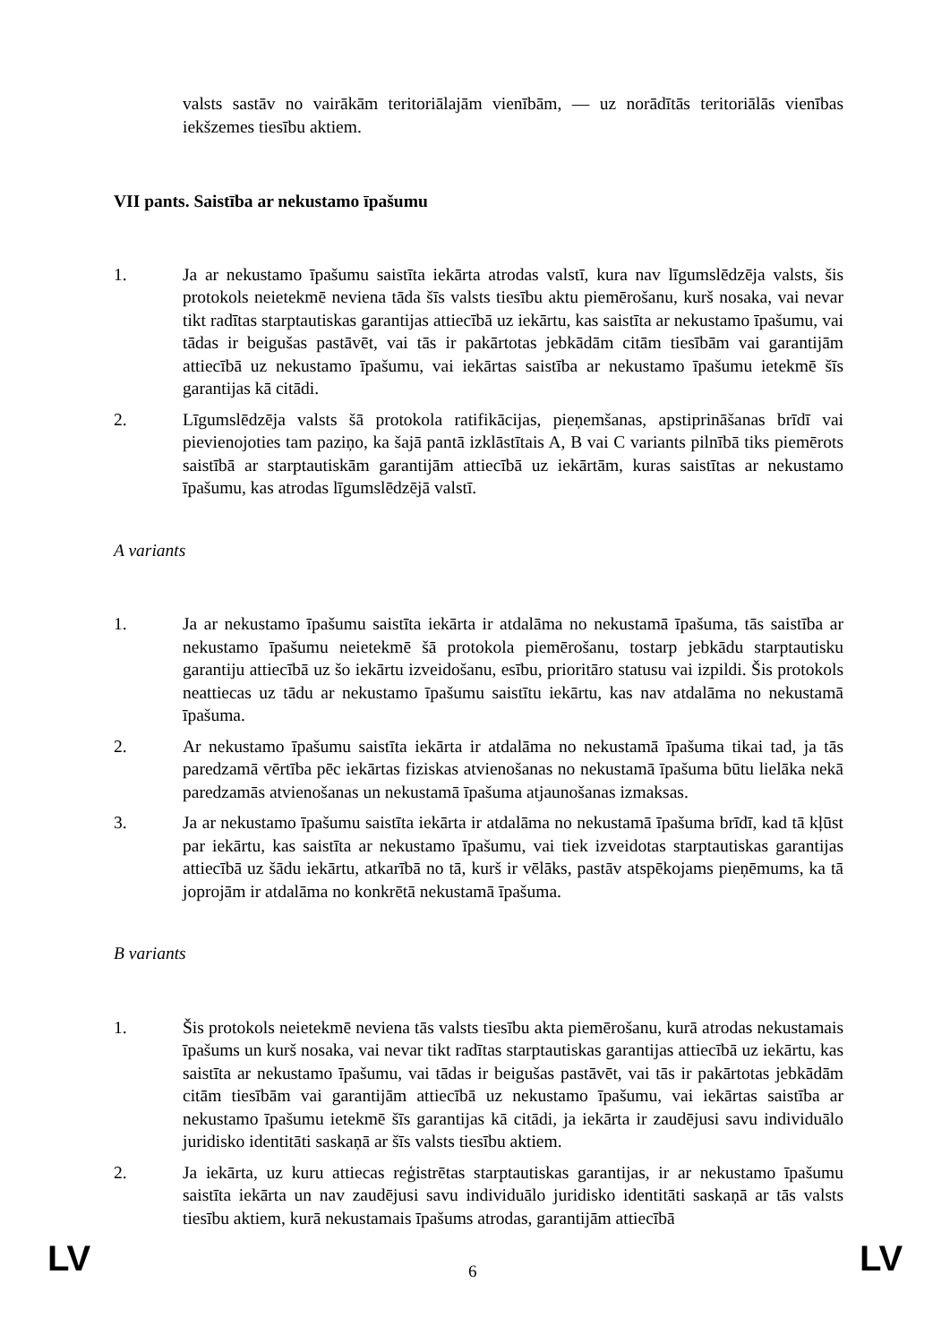valsts sastāv no vairākām teritoriālajām vienībām, — uz norādītās teritoriālās vienības iekšzemes tiesību aktiem.
VII pants. Saistība ar nekustamo īpašumu
1. Ja ar nekustamo īpašumu saistīta iekārta atrodas valstī, kura nav līgumslēdzēja valsts, šis protokols neietekmē neviena tāda šīs valsts tiesību aktu piemērošanu, kurš nosaka, vai nevar tikt radītas starptautiskas garantijas attiecībā uz iekārtu, kas saistīta ar nekustamo īpašumu, vai tādas ir beigušas pastāvēt, vai tās ir pakārtotas jebkādām citām tiesībām vai garantijām attiecībā uz nekustamo īpašumu, vai iekārtas saistība ar nekustamo īpašumu ietekmē šīs garantijas kā citādi.
2. Līgumslēdzēja valsts šā protokola ratifikācijas, pieņemšanas, apstiprināšanas brīdī vai pievienojoties tam paziņo, ka šajā pantā izklāstītais A, B vai C variants pilnībā tiks piemērots saistībā ar starptautiskām garantijām attiecībā uz iekārtām, kuras saistītas ar nekustamo īpašumu, kas atrodas līgumslēdzējā valstī.
A variants
1. Ja ar nekustamo īpašumu saistīta iekārta ir atdalāma no nekustamā īpašuma, tās saistība ar nekustamo īpašumu neietekmē šā protokola piemērošanu, tostarp jebkādu starptautisku garantiju attiecībā uz šo iekārtu izveidošanu, esību, prioritāro statusu vai izpildi. Šis protokols neattiecas uz tādu ar nekustamo īpašumu saistītu iekārtu, kas nav atdalāma no nekustamā īpašuma.
2. Ar nekustamo īpašumu saistīta iekārta ir atdalāma no nekustamā īpašuma tikai tad, ja tās paredzamā vērtība pēc iekārtas fiziskas atvienošanas no nekustamā īpašuma būtu lielāka nekā paredzamās atvienošanas un nekustamā īpašuma atjaunošanas izmaksas.
3. Ja ar nekustamo īpašumu saistīta iekārta ir atdalāma no nekustamā īpašuma brīdī, kad tā kļūst par iekārtu, kas saistīta ar nekustamo īpašumu, vai tiek izveidotas starptautiskas garantijas attiecībā uz šādu iekārtu, atkarībā no tā, kurš ir vēlāks, pastāv atspēkojams pieņēmums, ka tā joprojām ir atdalāma no konkrētā nekustamā īpašuma.
B variants
1. Šis protokols neietekmē neviena tās valsts tiesību akta piemērošanu, kurā atrodas nekustamais īpašums un kurš nosaka, vai nevar tikt radītas starptautiskas garantijas attiecībā uz iekārtu, kas saistīta ar nekustamo īpašumu, vai tādas ir beigušas pastāvēt, vai tās ir pakārtotas jebkādām citām tiesībām vai garantijām attiecībā uz nekustamo īpašumu, vai iekārtas saistība ar nekustamo īpašumu ietekmē šīs garantijas kā citādi, ja iekārta ir zaudējusi savu individuālo juridisko identitāti saskaņā ar šīs valsts tiesību aktiem.
2. Ja iekārta, uz kuru attiecas reģistrētas starptautiskas garantijas, ir ar nekustamo īpašumu saistīta iekārta un nav zaudējusi savu individuālo juridisko identitāti saskaņā ar tās valsts tiesību aktiem, kurā nekustamais īpašums atrodas, garantijām attiecībā
LV 6
LV